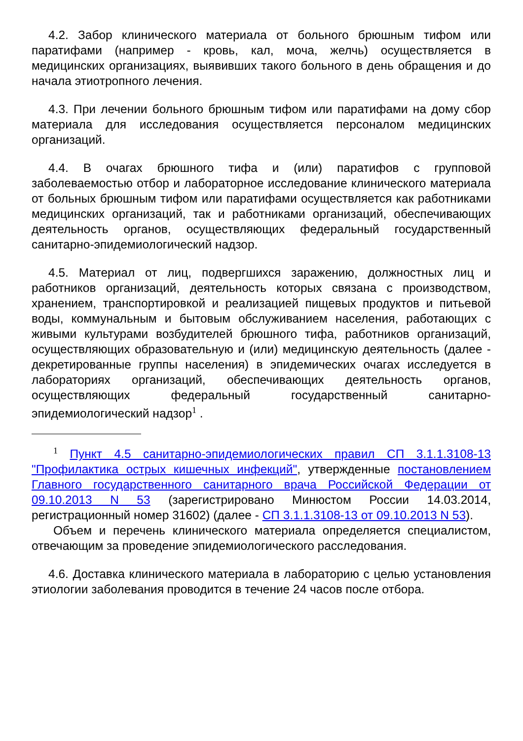4.2. Забор клинического материала от больного брюшным тифом или паратифами (например - кровь, кал, моча, желчь) осуществляется в медицинских организациях, выявивших такого больного в день обращения и до начала этиотропного лечения.
4.3. При лечении больного брюшным тифом или паратифами на дому сбор материала для исследования осуществляется персоналом медицинских организаций.
4.4. В очагах брюшного тифа и (или) паратифов с групповой заболеваемостью отбор и лабораторное исследование клинического материала от больных брюшным тифом или паратифами осуществляется как работниками медицинских организаций, так и работниками организаций, обеспечивающих деятельность органов, осуществляющих федеральный государственный санитарно-эпидемиологический надзор.
4.5. Материал от лиц, подвергшихся заражению, должностных лиц и работников организаций, деятельность которых связана с производством, хранением, транспортировкой и реализацией пищевых продуктов и питьевой воды, коммунальным и бытовым обслуживанием населения, работающих с живыми культурами возбудителей брюшного тифа, работников организаций, осуществляющих образовательную и (или) медицинскую деятельность (далее - декретированные группы населения) в эпидемических очагах исследуется в лабораториях организаций, обеспечивающих деятельность органов, осуществляющих федеральный государственный санитарно-эпидемиологический надзор<sup>1</sup> .
<sup>1</sup> Пункт 4.5 санитарно-эпидемиологических правил СП 3.1.1.3108-13 "Профилактика острых кишечных инфекций", утвержденные постановлением Главного государственного санитарного врача Российской Федерации от 09.10.2013 N 53 (зарегистрировано Минюстом России 14.03.2014, регистрационный номер 31602) (далее - СП 3.1.1.3108-13 от 09.10.2013 N 53).
Объем и перечень клинического материала определяется специалистом, отвечающим за проведение эпидемиологического расследования.
4.6. Доставка клинического материала в лабораторию с целью установления этиологии заболевания проводится в течение 24 часов после отбора.